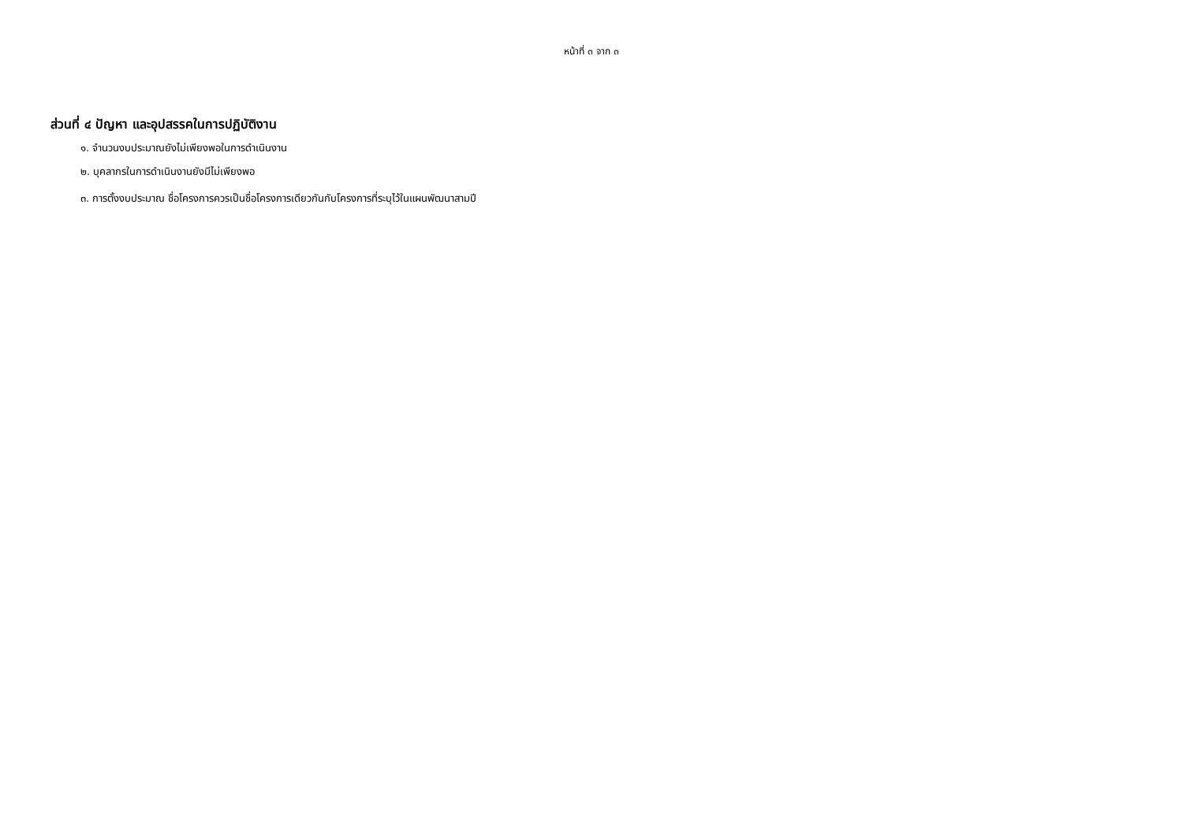หน้าที่ ๓ จาก ๓
ส่วนที่ ๔ ปัญหา และอุปสรรคในการปฏิบัติงาน
๑. จำนวนงบประมาณยังไม่เพียงพอในการดำเนินงาน
๒. บุคลากรในการดำเนินงานยังมีไม่เพียงพอ
๓. การตั้งงบประมาณ ชื่อโครงการควรเป็นชื่อโครงการเดียวกันกับโครงการที่ระบุไว้ในแผนพัฒนาสามปี